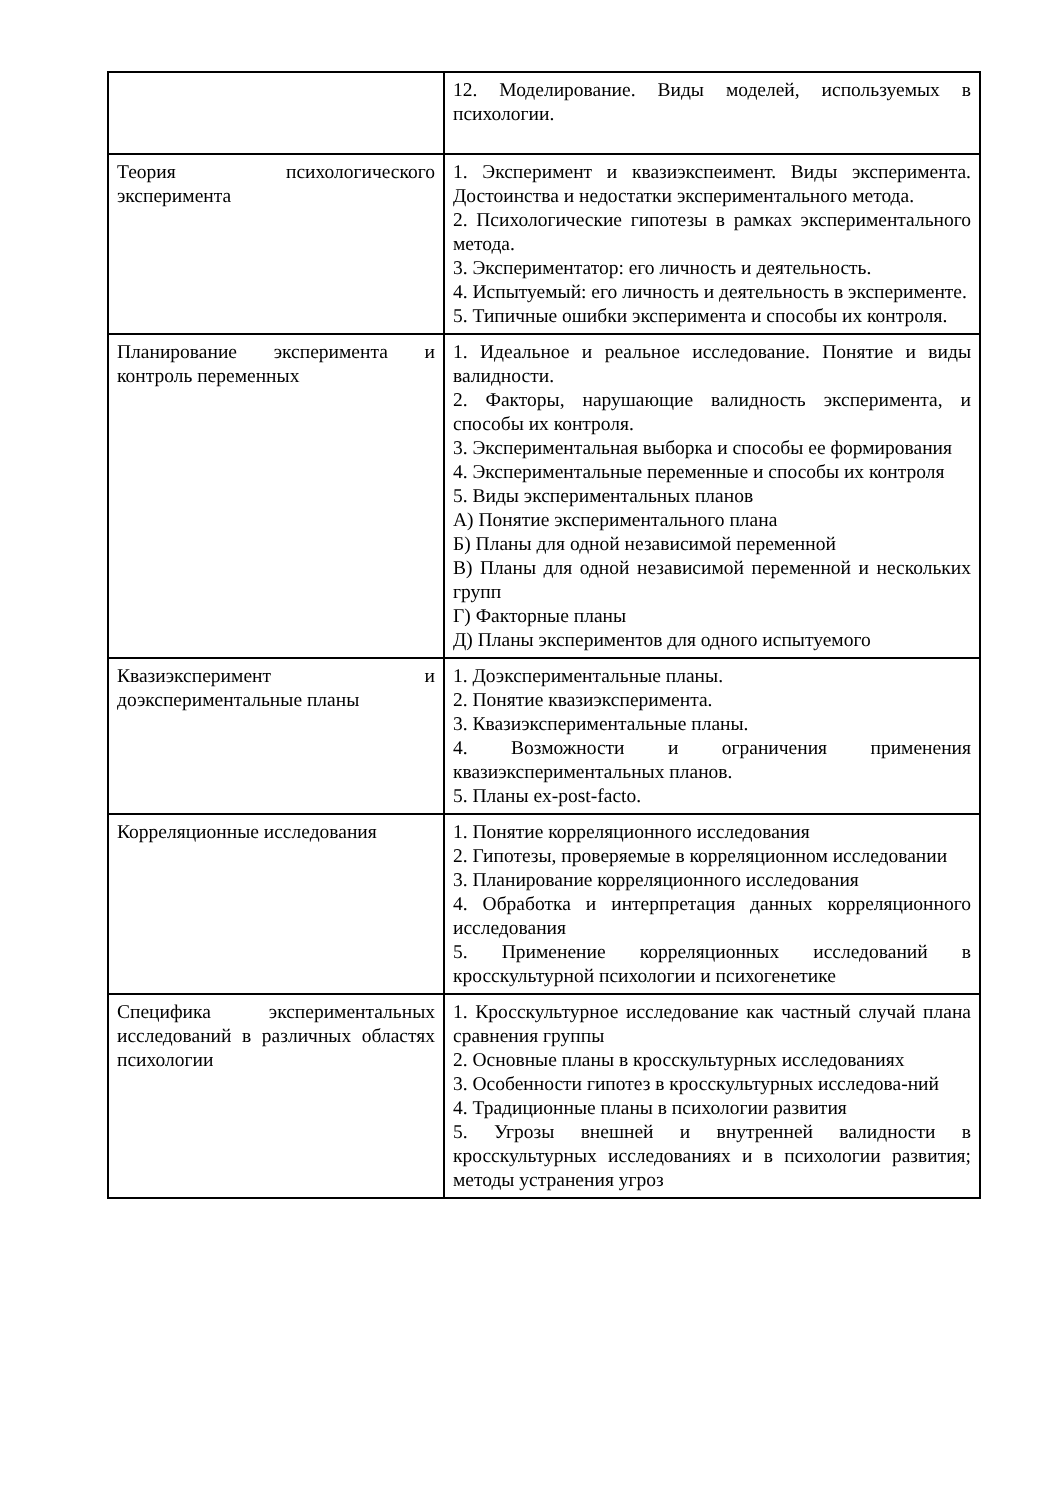| | 12. Моделирование. Виды моделей, используемых в психологии. |
| Теория психологического эксперимента | 1. Эксперимент и квазиэкспеимент. Виды эксперимента. Достоинства и недостатки экспериментального метода. 2. Психологические гипотезы в рамках экспериментального метода. 3. Экспериментатор: его личность и деятельность. 4. Испытуемый: его личность и деятельность в эксперименте. 5. Типичные ошибки эксперимента и способы их контроля. |
| Планирование эксперимента и контроль переменных | 1. Идеальное и реальное исследование. Понятие и виды валидности. 2. Факторы, нарушающие валидность эксперимента, и способы их контроля. 3. Экспериментальная выборка и способы ее формирования 4. Экспериментальные переменные и способы их контроля 5. Виды экспериментальных планов А) Понятие экспериментального плана Б) Планы для одной независимой переменной В) Планы для одной независимой переменной и нескольких групп Г) Факторные планы Д) Планы экспериментов для одного испытуемого |
| Квазиэксперимент и доэкспериментальные планы | 1. Доэкспериментальные планы. 2. Понятие квазиэксперимента. 3. Квазиэкспериментальные планы. 4. Возможности и ограничения применения квазиэкспериментальных планов. 5. Планы ex-post-facto. |
| Корреляционные исследования | 1. Понятие корреляционного исследования 2. Гипотезы, проверяемые в корреляционном исследовании 3. Планирование корреляционного исследования 4. Обработка и интерпретация данных корреляционного исследования 5. Применение корреляционных исследований в кросскультурной психологии и психогенетике |
| Специфика экспериментальных исследований в различных областях психологии | 1. Кросскультурное исследование как частный случай плана сравнения группы 2. Основные планы в кросскультурных исследованиях 3. Особенности гипотез в кросскультурных исследова-ний 4. Традиционные планы в психологии развития 5. Угрозы внешней и внутренней валидности в кросскультурных исследованиях и в психологии развития; методы устранения угроз |